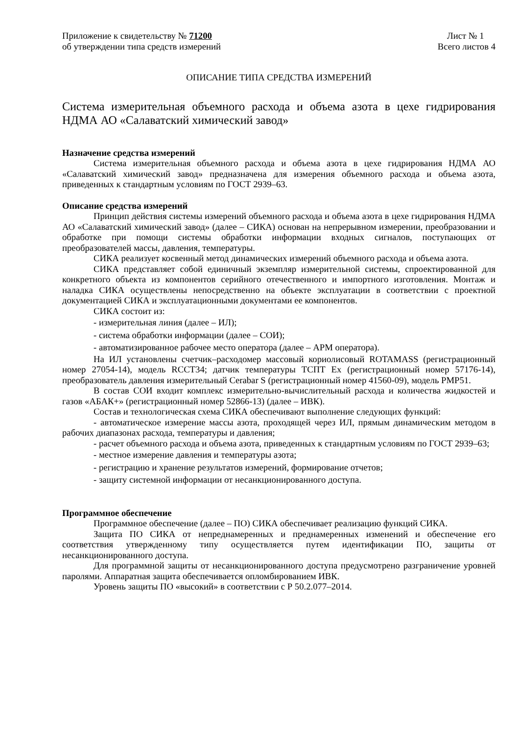Приложение к свидетельству № 71200
об утверждении типа средств измерений
Лист № 1
Всего листов 4
ОПИСАНИЕ ТИПА СРЕДСТВА ИЗМЕРЕНИЙ
Система измерительная объемного расхода и объема азота в цехе гидрирования НДМА АО «Салаватский химический завод»
Назначение средства измерений
Система измерительная объемного расхода и объема азота в цехе гидрирования НДМА АО «Салаватский химический завод» предназначена для измерения объемного расхода и объема азота, приведенных к стандартным условиям по ГОСТ 2939–63.
Описание средства измерений
Принцип действия системы измерений объемного расхода и объема азота в цехе гидрирования НДМА АО «Салаватский химический завод» (далее – СИКА) основан на непрерывном измерении, преобразовании и обработке при помощи системы обработки информации входных сигналов, поступающих от преобразователей массы, давления, температуры.
СИКА реализует косвенный метод динамических измерений объемного расхода и объема азота.
СИКА представляет собой единичный экземпляр измерительной системы, спроектированной для конкретного объекта из компонентов серийного отечественного и импортного изготовления. Монтаж и наладка СИКА осуществлены непосредственно на объекте эксплуатации в соответствии с проектной документацией СИКА и эксплуатационными документами ее компонентов.
СИКА состоит из:
- измерительная линия (далее – ИЛ);
- система обработки информации (далее – СОИ);
- автоматизированное рабочее место оператора (далее – АРМ оператора).
На ИЛ установлены счетчик–расходомер массовый кориолисовый ROTAMASS (регистрационный номер 27054-14), модель RCCT34; датчик температуры ТСПТ Ex (регистрационный номер 57176-14), преобразователь давления измерительный Cerabar S (регистрационный номер 41560-09), модель PMP51.
В состав СОИ входит комплекс измерительно-вычислительный расхода и количества жидкостей и газов «АБАК+» (регистрационный номер 52866-13) (далее – ИВК).
Состав и технологическая схема СИКА обеспечивают выполнение следующих функций:
- автоматическое измерение массы азота, проходящей через ИЛ, прямым динамическим методом в рабочих диапазонах расхода, температуры и давления;
- расчет объемного расхода и объема азота, приведенных к стандартным условиям по ГОСТ 2939–63;
- местное измерение давления и температуры азота;
- регистрацию и хранение результатов измерений, формирование отчетов;
- защиту системной информации от несанкционированного доступа.
Программное обеспечение
Программное обеспечение (далее – ПО) СИКА обеспечивает реализацию функций СИКА.
Защита ПО СИКА от непреднамеренных и преднамеренных изменений и обеспечение его соответствия утвержденному типу осуществляется путем идентификации ПО, защиты от несанкционированного доступа.
Для программной защиты от несанкционированного доступа предусмотрено разграничение уровней паролями. Аппаратная защита обеспечивается опломбированием ИВК.
Уровень защиты ПО «высокий» в соответствии с Р 50.2.077–2014.